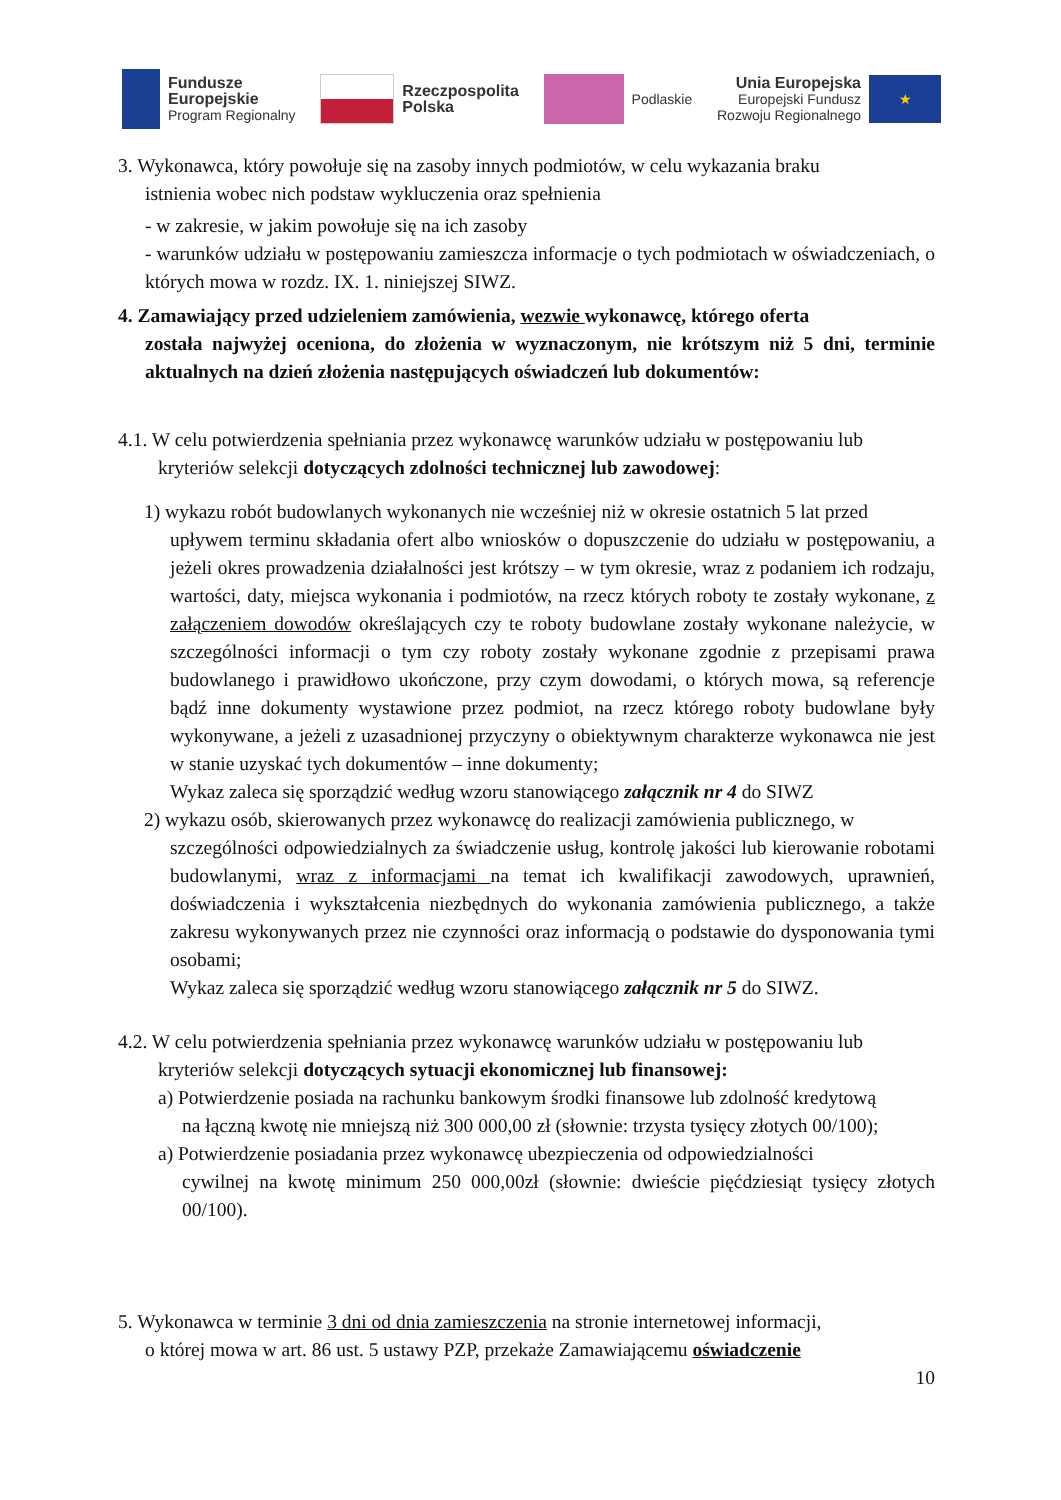Fundusze
Europejskie
Program Regionalny
Rzeczpospolita
Polska
Podlaskie
Unia Europejska
Europejski Fundusz
Rozwoju Regionalnego
★
3. Wykonawca, który powołuje się na zasoby innych podmiotów, w celu wykazania braku
istnienia wobec nich podstaw wykluczenia oraz spełnienia
- w zakresie, w jakim powołuje się na ich zasoby
- warunków udziału w postępowaniu zamieszcza informacje o tych podmiotach w oświadczeniach, o których mowa w rozdz. IX. 1. niniejszej SIWZ.
4. Zamawiający przed udzieleniem zamówienia, wezwie wykonawcę, którego oferta
została najwyżej oceniona, do złożenia w wyznaczonym, nie krótszym niż 5 dni, terminie aktualnych na dzień złożenia następujących oświadczeń lub dokumentów:
4.1. W celu potwierdzenia spełniania przez wykonawcę warunków udziału w postępowaniu lub
kryteriów selekcji dotyczących zdolności technicznej lub zawodowej:
1) wykazu robót budowlanych wykonanych nie wcześniej niż w okresie ostatnich 5 lat przed
upływem terminu składania ofert albo wniosków o dopuszczenie do udziału w postępowaniu, a jeżeli okres prowadzenia działalności jest krótszy – w tym okresie, wraz z podaniem ich rodzaju, wartości, daty, miejsca wykonania i podmiotów, na rzecz których roboty te zostały wykonane, z załączeniem dowodów określających czy te roboty budowlane zostały wykonane należycie, w szczególności informacji o tym czy roboty zostały wykonane zgodnie z przepisami prawa budowlanego i prawidłowo ukończone, przy czym dowodami, o których mowa, są referencje bądź inne dokumenty wystawione przez podmiot, na rzecz którego roboty budowlane były wykonywane, a jeżeli z uzasadnionej przyczyny o obiektywnym charakterze wykonawca nie jest w stanie uzyskać tych dokumentów – inne dokumenty;
Wykaz zaleca się sporządzić według wzoru stanowiącego załącznik nr 4 do SIWZ
2) wykazu osób, skierowanych przez wykonawcę do realizacji zamówienia publicznego, w
szczególności odpowiedzialnych za świadczenie usług, kontrolę jakości lub kierowanie robotami budowlanymi, wraz z informacjami na temat ich kwalifikacji zawodowych, uprawnień, doświadczenia i wykształcenia niezbędnych do wykonania zamówienia publicznego, a także zakresu wykonywanych przez nie czynności oraz informacją o podstawie do dysponowania tymi osobami;
Wykaz zaleca się sporządzić według wzoru stanowiącego załącznik nr 5 do SIWZ.
4.2. W celu potwierdzenia spełniania przez wykonawcę warunków udziału w postępowaniu lub
kryteriów selekcji dotyczących sytuacji ekonomicznej lub finansowej:
a) Potwierdzenie posiada na rachunku bankowym środki finansowe lub zdolność kredytową
na łączną kwotę nie mniejszą niż 300 000,00 zł (słownie: trzysta tysięcy złotych 00/100);
a) Potwierdzenie posiadania przez wykonawcę ubezpieczenia od odpowiedzialności
cywilnej na kwotę minimum 250 000,00zł (słownie: dwieście pięćdziesiąt tysięcy złotych 00/100).
5. Wykonawca w terminie 3 dni od dnia zamieszczenia na stronie internetowej informacji,
o której mowa w art. 86 ust. 5 ustawy PZP, przekaże Zamawiającemu oświadczenie
10